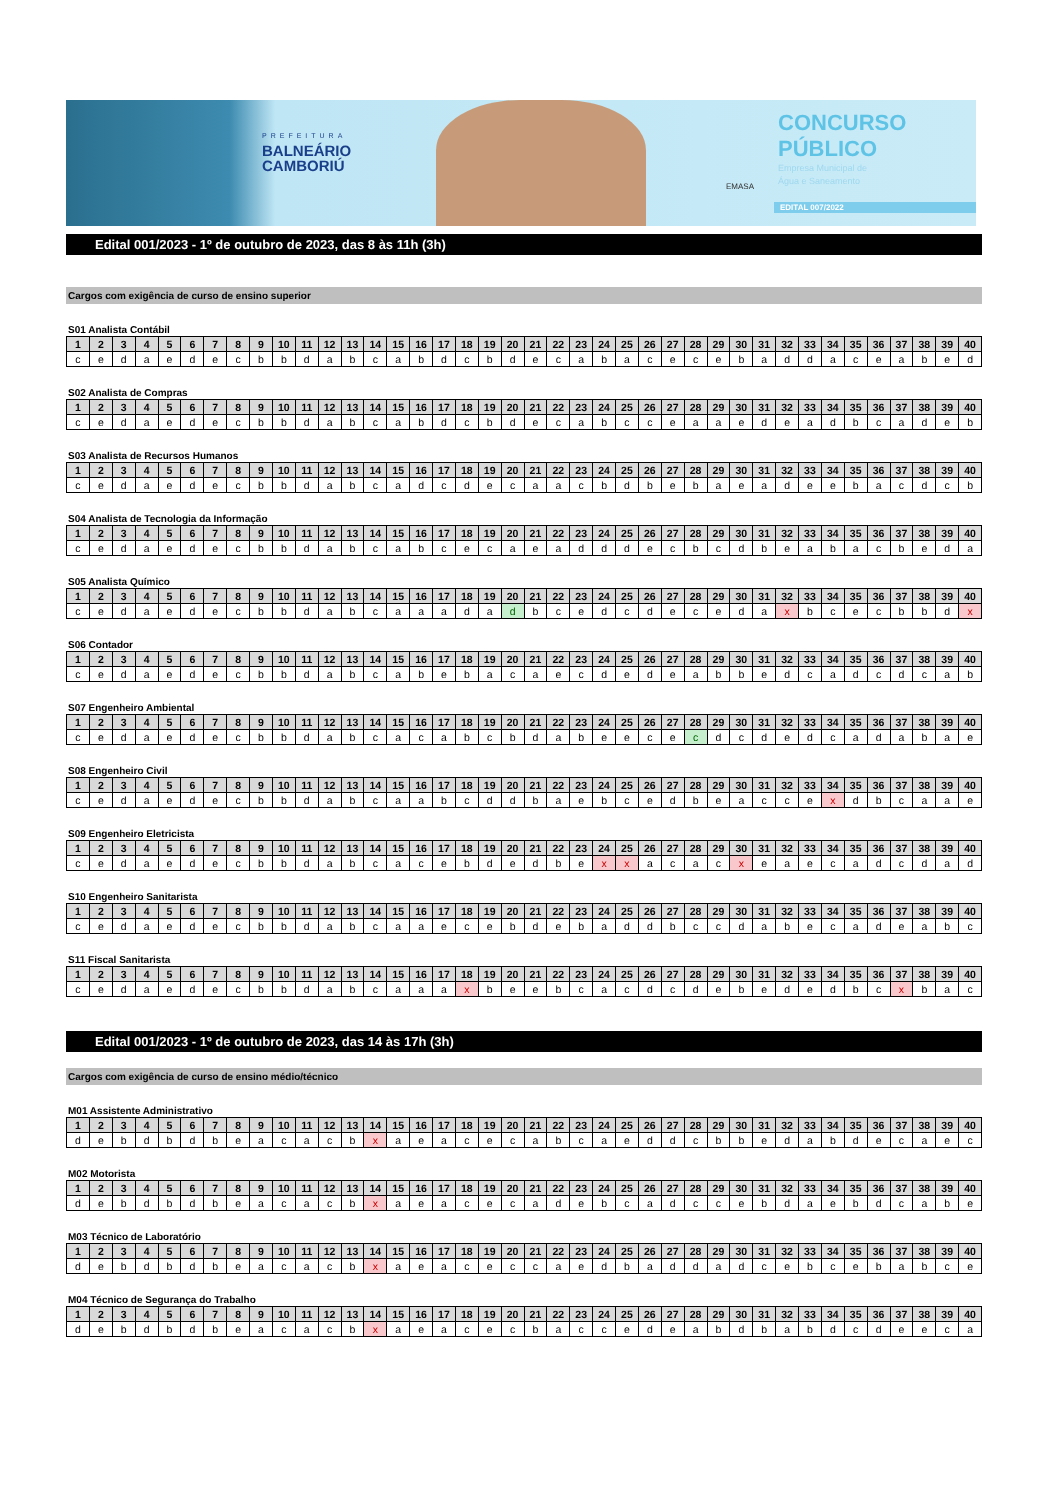PREFEITURA
BALNEÁRIO
CAMBORIÚ
EMASA
CONCURSO
PÚBLICO
Empresa Municipal de
Água e Saneamento
EDITAL 007/2022
Edital 001/2023 - 1º de outubro de 2023, das 8 às 11h (3h)
Cargos com exigência de curso de ensino superior
S01 Analista Contábil
| 1 | 2 | 3 | 4 | 5 | 6 | 7 | 8 | 9 | 10 | 11 | 12 | 13 | 14 | 15 | 16 | 17 | 18 | 19 | 20 | 21 | 22 | 23 | 24 | 25 | 26 | 27 | 28 | 29 | 30 | 31 | 32 | 33 | 34 | 35 | 36 | 37 | 38 | 39 | 40 |
| --- | --- | --- | --- | --- | --- | --- | --- | --- | --- | --- | --- | --- | --- | --- | --- | --- | --- | --- | --- | --- | --- | --- | --- | --- | --- | --- | --- | --- | --- | --- | --- | --- | --- | --- | --- | --- | --- | --- | --- |
| c | e | d | a | e | d | e | c | b | b | d | a | b | c | a | b | d | c | b | d | e | c | a | b | a | c | e | c | e | b | a | d | d | a | c | e | a | b | e | d |
S02 Analista de Compras
| 1 | 2 | 3 | 4 | 5 | 6 | 7 | 8 | 9 | 10 | 11 | 12 | 13 | 14 | 15 | 16 | 17 | 18 | 19 | 20 | 21 | 22 | 23 | 24 | 25 | 26 | 27 | 28 | 29 | 30 | 31 | 32 | 33 | 34 | 35 | 36 | 37 | 38 | 39 | 40 |
| --- | --- | --- | --- | --- | --- | --- | --- | --- | --- | --- | --- | --- | --- | --- | --- | --- | --- | --- | --- | --- | --- | --- | --- | --- | --- | --- | --- | --- | --- | --- | --- | --- | --- | --- | --- | --- | --- | --- | --- |
| c | e | d | a | e | d | e | c | b | b | d | a | b | c | a | b | d | c | b | d | e | c | a | b | c | c | e | a | a | e | d | e | a | d | b | c | a | d | e | b |
S03 Analista de Recursos Humanos
| 1 | 2 | 3 | 4 | 5 | 6 | 7 | 8 | 9 | 10 | 11 | 12 | 13 | 14 | 15 | 16 | 17 | 18 | 19 | 20 | 21 | 22 | 23 | 24 | 25 | 26 | 27 | 28 | 29 | 30 | 31 | 32 | 33 | 34 | 35 | 36 | 37 | 38 | 39 | 40 |
| --- | --- | --- | --- | --- | --- | --- | --- | --- | --- | --- | --- | --- | --- | --- | --- | --- | --- | --- | --- | --- | --- | --- | --- | --- | --- | --- | --- | --- | --- | --- | --- | --- | --- | --- | --- | --- | --- | --- | --- |
| c | e | d | a | e | d | e | c | b | b | d | a | b | c | a | d | c | d | e | c | a | a | c | b | d | b | e | b | a | e | a | d | e | e | b | a | c | d | c | b |
S04 Analista de Tecnologia da Informação
| 1 | 2 | 3 | 4 | 5 | 6 | 7 | 8 | 9 | 10 | 11 | 12 | 13 | 14 | 15 | 16 | 17 | 18 | 19 | 20 | 21 | 22 | 23 | 24 | 25 | 26 | 27 | 28 | 29 | 30 | 31 | 32 | 33 | 34 | 35 | 36 | 37 | 38 | 39 | 40 |
| --- | --- | --- | --- | --- | --- | --- | --- | --- | --- | --- | --- | --- | --- | --- | --- | --- | --- | --- | --- | --- | --- | --- | --- | --- | --- | --- | --- | --- | --- | --- | --- | --- | --- | --- | --- | --- | --- | --- | --- |
| c | e | d | a | e | d | e | c | b | b | d | a | b | c | a | b | c | e | c | a | e | a | d | d | d | e | c | b | c | d | b | e | a | b | a | c | b | e | d | a |
S05 Analista Químico
| 1 | 2 | 3 | 4 | 5 | 6 | 7 | 8 | 9 | 10 | 11 | 12 | 13 | 14 | 15 | 16 | 17 | 18 | 19 | 20 | 21 | 22 | 23 | 24 | 25 | 26 | 27 | 28 | 29 | 30 | 31 | 32 | 33 | 34 | 35 | 36 | 37 | 38 | 39 | 40 |
| --- | --- | --- | --- | --- | --- | --- | --- | --- | --- | --- | --- | --- | --- | --- | --- | --- | --- | --- | --- | --- | --- | --- | --- | --- | --- | --- | --- | --- | --- | --- | --- | --- | --- | --- | --- | --- | --- | --- | --- |
| c | e | d | a | e | d | e | c | b | b | d | a | b | c | a | a | a | d | a | d | b | c | e | d | c | d | e | c | e | d | a | x | b | c | e | c | b | b | d | x |
S06 Contador
| 1 | 2 | 3 | 4 | 5 | 6 | 7 | 8 | 9 | 10 | 11 | 12 | 13 | 14 | 15 | 16 | 17 | 18 | 19 | 20 | 21 | 22 | 23 | 24 | 25 | 26 | 27 | 28 | 29 | 30 | 31 | 32 | 33 | 34 | 35 | 36 | 37 | 38 | 39 | 40 |
| --- | --- | --- | --- | --- | --- | --- | --- | --- | --- | --- | --- | --- | --- | --- | --- | --- | --- | --- | --- | --- | --- | --- | --- | --- | --- | --- | --- | --- | --- | --- | --- | --- | --- | --- | --- | --- | --- | --- | --- |
| c | e | d | a | e | d | e | c | b | b | d | a | b | c | a | b | e | b | a | c | a | e | c | d | e | d | e | a | b | b | e | d | c | a | d | c | d | c | a | b |
S07 Engenheiro Ambiental
| 1 | 2 | 3 | 4 | 5 | 6 | 7 | 8 | 9 | 10 | 11 | 12 | 13 | 14 | 15 | 16 | 17 | 18 | 19 | 20 | 21 | 22 | 23 | 24 | 25 | 26 | 27 | 28 | 29 | 30 | 31 | 32 | 33 | 34 | 35 | 36 | 37 | 38 | 39 | 40 |
| --- | --- | --- | --- | --- | --- | --- | --- | --- | --- | --- | --- | --- | --- | --- | --- | --- | --- | --- | --- | --- | --- | --- | --- | --- | --- | --- | --- | --- | --- | --- | --- | --- | --- | --- | --- | --- | --- | --- | --- |
| c | e | d | a | e | d | e | c | b | b | d | a | b | c | a | c | a | b | c | b | d | a | b | e | e | c | e | c | d | c | d | e | d | c | a | d | a | b | a | e |
S08 Engenheiro Civil
| 1 | 2 | 3 | 4 | 5 | 6 | 7 | 8 | 9 | 10 | 11 | 12 | 13 | 14 | 15 | 16 | 17 | 18 | 19 | 20 | 21 | 22 | 23 | 24 | 25 | 26 | 27 | 28 | 29 | 30 | 31 | 32 | 33 | 34 | 35 | 36 | 37 | 38 | 39 | 40 |
| --- | --- | --- | --- | --- | --- | --- | --- | --- | --- | --- | --- | --- | --- | --- | --- | --- | --- | --- | --- | --- | --- | --- | --- | --- | --- | --- | --- | --- | --- | --- | --- | --- | --- | --- | --- | --- | --- | --- | --- |
| c | e | d | a | e | d | e | c | b | b | d | a | b | c | a | a | b | c | d | d | b | a | e | b | c | e | d | b | e | a | c | c | e | x | d | b | c | a | a | e |
S09 Engenheiro Eletricista
| 1 | 2 | 3 | 4 | 5 | 6 | 7 | 8 | 9 | 10 | 11 | 12 | 13 | 14 | 15 | 16 | 17 | 18 | 19 | 20 | 21 | 22 | 23 | 24 | 25 | 26 | 27 | 28 | 29 | 30 | 31 | 32 | 33 | 34 | 35 | 36 | 37 | 38 | 39 | 40 |
| --- | --- | --- | --- | --- | --- | --- | --- | --- | --- | --- | --- | --- | --- | --- | --- | --- | --- | --- | --- | --- | --- | --- | --- | --- | --- | --- | --- | --- | --- | --- | --- | --- | --- | --- | --- | --- | --- | --- | --- |
| c | e | d | a | e | d | e | c | b | b | d | a | b | c | a | c | e | b | d | e | d | b | e | x | x | a | c | a | c | x | e | a | e | c | a | d | c | d | a | d |
S10 Engenheiro Sanitarista
| 1 | 2 | 3 | 4 | 5 | 6 | 7 | 8 | 9 | 10 | 11 | 12 | 13 | 14 | 15 | 16 | 17 | 18 | 19 | 20 | 21 | 22 | 23 | 24 | 25 | 26 | 27 | 28 | 29 | 30 | 31 | 32 | 33 | 34 | 35 | 36 | 37 | 38 | 39 | 40 |
| --- | --- | --- | --- | --- | --- | --- | --- | --- | --- | --- | --- | --- | --- | --- | --- | --- | --- | --- | --- | --- | --- | --- | --- | --- | --- | --- | --- | --- | --- | --- | --- | --- | --- | --- | --- | --- | --- | --- | --- |
| c | e | d | a | e | d | e | c | b | b | d | a | b | c | a | a | e | c | e | b | d | e | b | a | d | d | b | c | c | d | a | b | e | c | a | d | e | a | b | c |
S11 Fiscal Sanitarista
| 1 | 2 | 3 | 4 | 5 | 6 | 7 | 8 | 9 | 10 | 11 | 12 | 13 | 14 | 15 | 16 | 17 | 18 | 19 | 20 | 21 | 22 | 23 | 24 | 25 | 26 | 27 | 28 | 29 | 30 | 31 | 32 | 33 | 34 | 35 | 36 | 37 | 38 | 39 | 40 |
| --- | --- | --- | --- | --- | --- | --- | --- | --- | --- | --- | --- | --- | --- | --- | --- | --- | --- | --- | --- | --- | --- | --- | --- | --- | --- | --- | --- | --- | --- | --- | --- | --- | --- | --- | --- | --- | --- | --- | --- |
| c | e | d | a | e | d | e | c | b | b | d | a | b | c | a | a | a | x | b | e | e | b | c | a | c | d | c | d | e | b | e | d | e | d | b | c | x | b | a | c |
Edital 001/2023 - 1º de outubro de 2023, das 14 às 17h (3h)
Cargos com exigência de curso de ensino médio/técnico
M01 Assistente Administrativo
| 1 | 2 | 3 | 4 | 5 | 6 | 7 | 8 | 9 | 10 | 11 | 12 | 13 | 14 | 15 | 16 | 17 | 18 | 19 | 20 | 21 | 22 | 23 | 24 | 25 | 26 | 27 | 28 | 29 | 30 | 31 | 32 | 33 | 34 | 35 | 36 | 37 | 38 | 39 | 40 |
| --- | --- | --- | --- | --- | --- | --- | --- | --- | --- | --- | --- | --- | --- | --- | --- | --- | --- | --- | --- | --- | --- | --- | --- | --- | --- | --- | --- | --- | --- | --- | --- | --- | --- | --- | --- | --- | --- | --- | --- |
| d | e | b | d | b | d | b | e | a | c | a | c | b | x | a | e | a | c | e | c | a | b | c | a | e | d | d | c | b | b | e | d | a | b | d | e | c | a | e | c |
M02 Motorista
| 1 | 2 | 3 | 4 | 5 | 6 | 7 | 8 | 9 | 10 | 11 | 12 | 13 | 14 | 15 | 16 | 17 | 18 | 19 | 20 | 21 | 22 | 23 | 24 | 25 | 26 | 27 | 28 | 29 | 30 | 31 | 32 | 33 | 34 | 35 | 36 | 37 | 38 | 39 | 40 |
| --- | --- | --- | --- | --- | --- | --- | --- | --- | --- | --- | --- | --- | --- | --- | --- | --- | --- | --- | --- | --- | --- | --- | --- | --- | --- | --- | --- | --- | --- | --- | --- | --- | --- | --- | --- | --- | --- | --- | --- |
| d | e | b | d | b | d | b | e | a | c | a | c | b | x | a | e | a | c | e | c | a | d | e | b | c | a | d | c | c | e | b | d | a | e | b | d | c | a | b | e |
M03 Técnico de Laboratório
| 1 | 2 | 3 | 4 | 5 | 6 | 7 | 8 | 9 | 10 | 11 | 12 | 13 | 14 | 15 | 16 | 17 | 18 | 19 | 20 | 21 | 22 | 23 | 24 | 25 | 26 | 27 | 28 | 29 | 30 | 31 | 32 | 33 | 34 | 35 | 36 | 37 | 38 | 39 | 40 |
| --- | --- | --- | --- | --- | --- | --- | --- | --- | --- | --- | --- | --- | --- | --- | --- | --- | --- | --- | --- | --- | --- | --- | --- | --- | --- | --- | --- | --- | --- | --- | --- | --- | --- | --- | --- | --- | --- | --- | --- |
| d | e | b | d | b | d | b | e | a | c | a | c | b | x | a | e | a | c | e | c | c | a | e | d | b | a | d | d | a | d | c | e | b | c | e | b | a | b | c | e |
M04 Técnico de Segurança do Trabalho
| 1 | 2 | 3 | 4 | 5 | 6 | 7 | 8 | 9 | 10 | 11 | 12 | 13 | 14 | 15 | 16 | 17 | 18 | 19 | 20 | 21 | 22 | 23 | 24 | 25 | 26 | 27 | 28 | 29 | 30 | 31 | 32 | 33 | 34 | 35 | 36 | 37 | 38 | 39 | 40 |
| --- | --- | --- | --- | --- | --- | --- | --- | --- | --- | --- | --- | --- | --- | --- | --- | --- | --- | --- | --- | --- | --- | --- | --- | --- | --- | --- | --- | --- | --- | --- | --- | --- | --- | --- | --- | --- | --- | --- | --- |
| d | e | b | d | b | d | b | e | a | c | a | c | b | x | a | e | a | c | e | c | b | a | c | c | e | d | e | a | b | d | b | a | b | d | c | d | e | e | c | a |